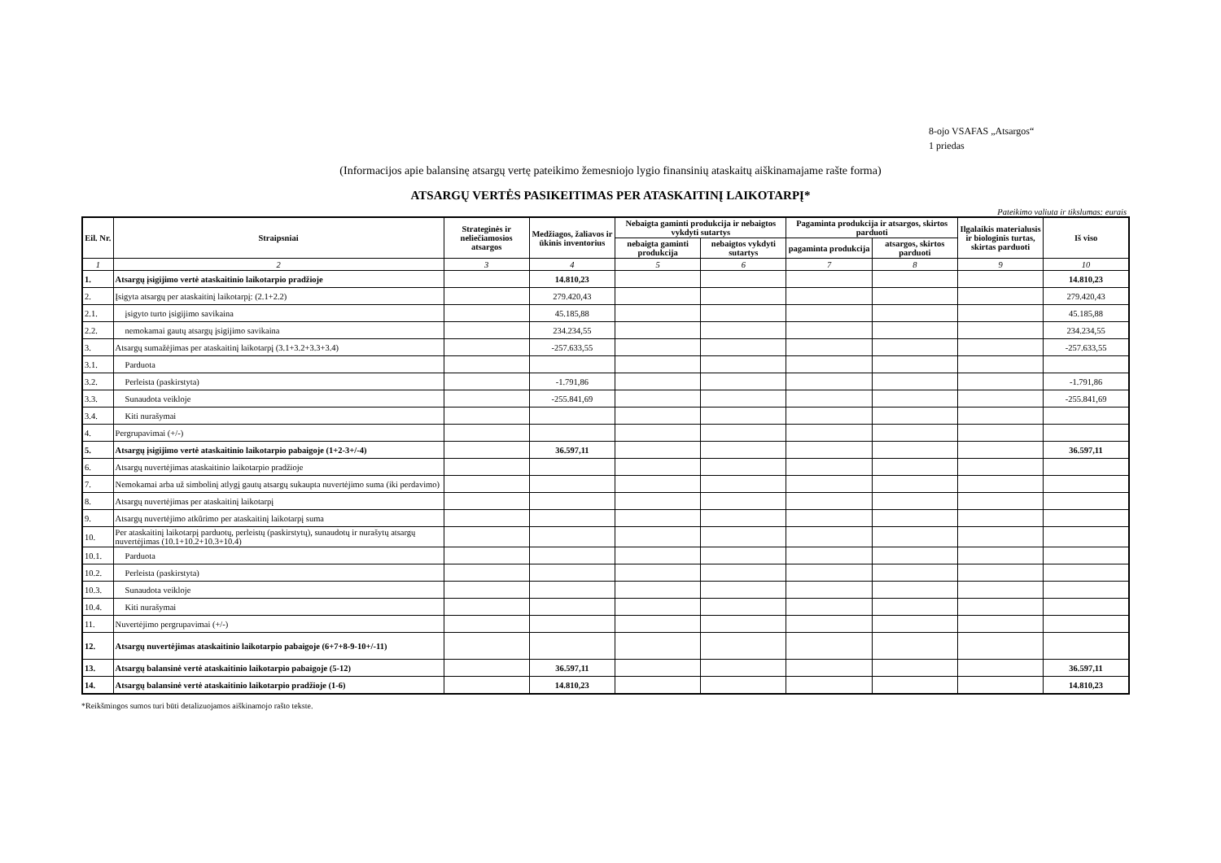8-ojo VSAFAS „Atsargos“
1 priedas
(Informacijos apie balansinę atsargų vertę pateikimo žemesniojo lygio finansinių ataskaitų aiškinamajame rašte forma)
ATSARGŲ VERTĖS PASIKEITIMAS PER ATASKAITINĮ LAIKOTARPĮ*
Pateikimo valiuta ir tikslumas: eurais
| Eil. Nr. | Straipsniai | Strateginės ir neliečiamosios atsargos | Medžiagos, žaliavos ir ūkinis inventorius | Nebaigta gaminti produkcija ir nebaigtos vykdyti sutartys | | Pagaminta produkcija ir atsargos, skirtos parduoti | | Ilgalaikis materialusis ir biologinis turtas, skirtas parduoti | Iš viso |
| --- | --- | --- | --- | --- | --- | --- | --- | --- | --- |
| | | | | nebaigta gaminti produkcija | nebaigtos vykdyti sutartys | pagaminta produkcija | atsargos, skirtos parduoti | | |
| 1 | 2 | 3 | 4 | 5 | 6 | 7 | 8 | 9 | 10 |
| 1. | Atsargų įsigijimo vertė ataskaitinio laikotarpio pradžioje | | 14.810,23 | | | | | | 14.810,23 |
| 2. | Įsigyta atsargų per ataskaitinį laikotarpį: (2.1+2.2) | | 279.420,43 | | | | | | 279.420,43 |
| 2.1. | įsigyto turto įsigijimo savikaina | | 45.185,88 | | | | | | 45.185,88 |
| 2.2. | nemokamai gautų atsargų įsigijimo savikaina | | 234.234,55 | | | | | | 234.234,55 |
| 3. | Atsargų sumažėjimas per ataskaitinį laikotarpį (3.1+3.2+3.3+3.4) | | -257.633,55 | | | | | | -257.633,55 |
| 3.1. | Parduota | | | | | | | | |
| 3.2. | Perleista (paskirstyta) | | -1.791,86 | | | | | | -1.791,86 |
| 3.3. | Sunaudota veikloje | | -255.841,69 | | | | | | -255.841,69 |
| 3.4. | Kiti nurašymai | | | | | | | | |
| 4. | Pergrupavimai (+/-) | | | | | | | | |
| 5. | Atsargų įsigijimo vertė ataskaitinio laikotarpio pabaigoje (1+2-3+/-4) | | 36.597,11 | | | | | | 36.597,11 |
| 6. | Atsargų nuvertėjimas ataskaitinio laikotarpio pradžioje | | | | | | | | |
| 7. | Nemokamai arba už simbolinį atlygį gautų atsargų sukaupta nuvertėjimo suma (iki perdavimo) | | | | | | | | |
| 8. | Atsargų nuvertėjimas per ataskaitinį laikotarpį | | | | | | | | |
| 9. | Atsargų nuvertėjimo atkūrimo per ataskaitinį laikotarpį suma | | | | | | | | |
| 10. | Per ataskaitinį laikotarpį parduotų, perleistų (paskirstytų), sunaudotų ir nurašytų atsargų nuvertėjimas (10.1+10.2+10.3+10.4) | | | | | | | | |
| 10.1. | Parduota | | | | | | | | |
| 10.2. | Perleista (paskirstyta) | | | | | | | | |
| 10.3. | Sunaudota veikloje | | | | | | | | |
| 10.4. | Kiti nurašymai | | | | | | | | |
| 11. | Nuvertėjimo pergrupavimai (+/-) | | | | | | | | |
| 12. | Atsargų nuvertėjimas ataskaitinio laikotarpio pabaigoje (6+7+8-9-10+/-11) | | | | | | | | |
| 13. | Atsargų balansinė vertė ataskaitinio laikotarpio pabaigoje (5-12) | | 36.597,11 | | | | | | 36.597,11 |
| 14. | Atsargų balansinė vertė ataskaitinio laikotarpio pradžioje (1-6) | | 14.810,23 | | | | | | 14.810,23 |
*Reikšmingos sumos turi būti detalizuojamos aiškinamojo rašto tekste.